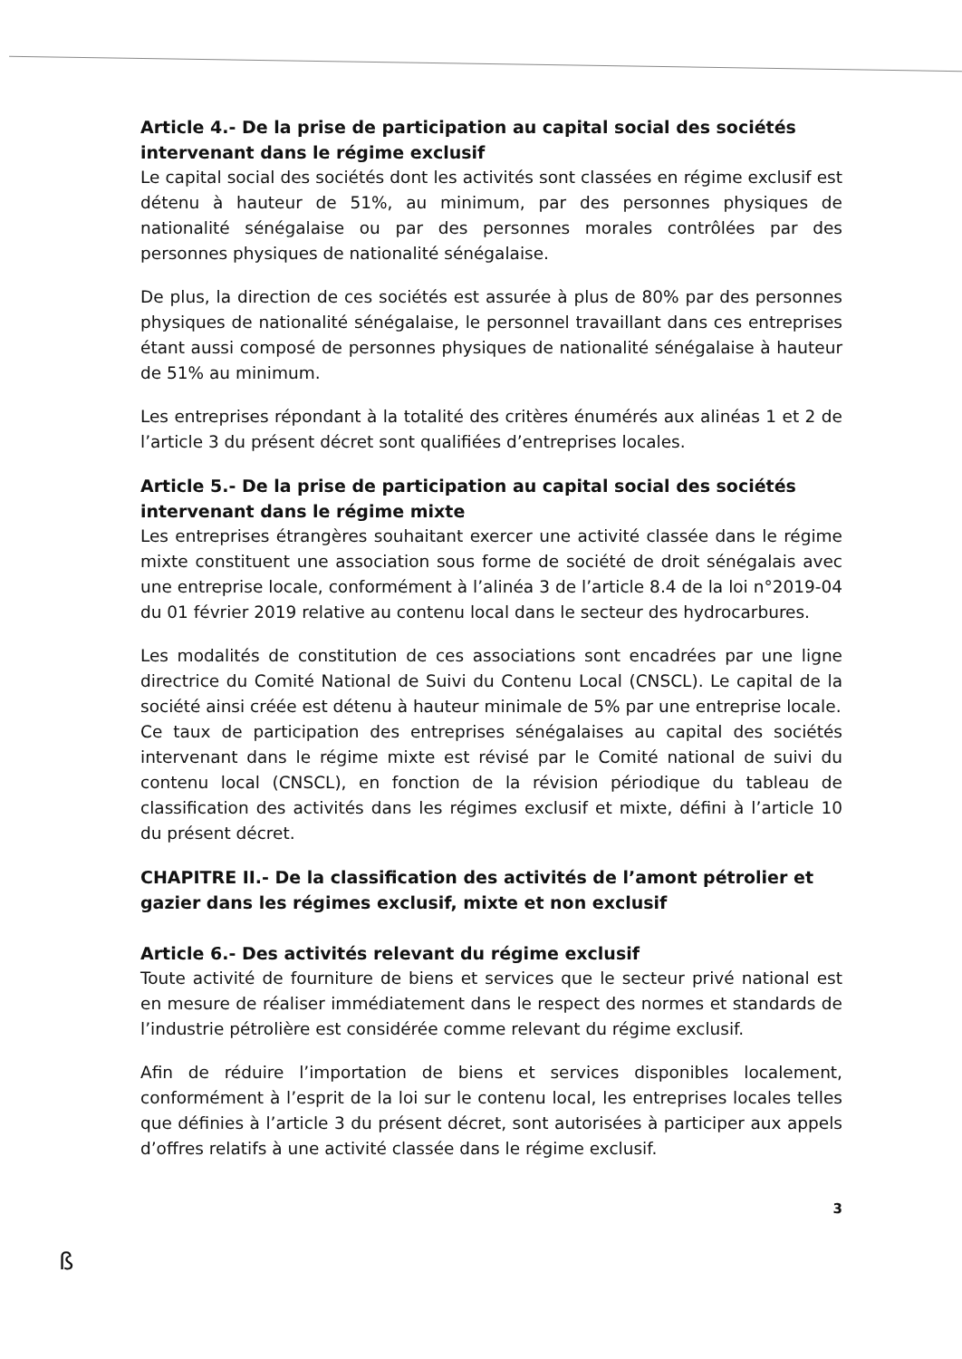Article 4.- De la prise de participation au capital social des sociétés intervenant dans le régime exclusif
Le capital social des sociétés dont les activités sont classées en régime exclusif est détenu à hauteur de 51%, au minimum, par des personnes physiques de nationalité sénégalaise ou par des personnes morales contrôlées par des personnes physiques de nationalité sénégalaise.
De plus, la direction de ces sociétés est assurée à plus de 80% par des personnes physiques de nationalité sénégalaise, le personnel travaillant dans ces entreprises étant aussi composé de personnes physiques de nationalité sénégalaise à hauteur de 51% au minimum.
Les entreprises répondant à la totalité des critères énumérés aux alinéas 1 et 2 de l’article 3 du présent décret sont qualifiées d’entreprises locales.
Article 5.- De la prise de participation au capital social des sociétés intervenant dans le régime mixte
Les entreprises étrangères souhaitant exercer une activité classée dans le régime mixte constituent une association sous forme de société de droit sénégalais avec une entreprise locale, conformément à l’alinéa 3 de l’article 8.4 de la loi n°2019-04 du 01 février 2019 relative au contenu local dans le secteur des hydrocarbures.
Les modalités de constitution de ces associations sont encadrées par une ligne directrice du Comité National de Suivi du Contenu Local (CNSCL). Le capital de la société ainsi créée est détenu à hauteur minimale de 5% par une entreprise locale.
Ce taux de participation des entreprises sénégalaises au capital des sociétés intervenant dans le régime mixte est révisé par le Comité national de suivi du contenu local (CNSCL), en fonction de la révision périodique du tableau de classification des activités dans les régimes exclusif et mixte, défini à l’article 10 du présent décret.
CHAPITRE II.- De la classification des activités de l’amont pétrolier et gazier dans les régimes exclusif, mixte et non exclusif
Article 6.- Des activités relevant du régime exclusif
Toute activité de fourniture de biens et services que le secteur privé national est en mesure de réaliser immédiatement dans le respect des normes et standards de l’industrie pétrolière est considérée comme relevant du régime exclusif.
Afin de réduire l’importation de biens et services disponibles localement, conformément à l’esprit de la loi sur le contenu local, les entreprises locales telles que définies à l’article 3 du présent décret, sont autorisées à participer aux appels d’offres relatifs à une activité classée dans le régime exclusif.
3
ß